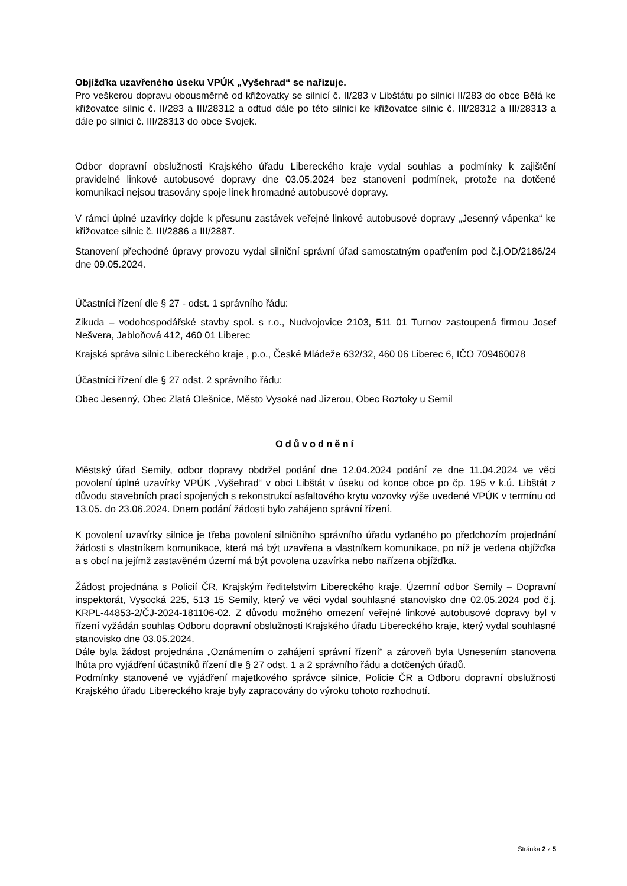Objížďka uzavřeného úseku VPÚK „Vyšehrad“ se nařizuje.
Pro veškerou dopravu obousměrně od křižovatky se silnicí č. II/283 v Libštátu po silnici II/283 do obce Bělá ke křižovatce silnic č. II/283 a III/28312 a odtud dále po této silnici ke křižovatce silnic č. III/28312 a III/28313 a dále po silnici č. III/28313 do obce Svojek.
Odbor dopravní obslužnosti Krajského úřadu Libereckého kraje vydal souhlas a podmínky k zajištění pravidelné linkové autobusové dopravy dne 03.05.2024 bez stanovení podmínek, protože na dotčené komunikaci nejsou trasovány spoje linek hromadné autobusové dopravy.
V rámci úplné uzavírky dojde k přesunu zastávek veřejné linkové autobusové dopravy „Jesenný vápenka“ ke křižovatce silnic č. III/2886 a III/2887.
Stanovení přechodné úpravy provozu vydal silniční správní úřad samostatným opatřením pod č.j.OD/2186/24 dne 09.05.2024.
Účastníci řízení dle § 27 - odst. 1 správního řádu:
Zikuda – vodohospodářské stavby spol. s r.o., Nudvojovice 2103, 511 01 Turnov zastoupená firmou Josef Nešvera, Jabloňová 412, 460 01 Liberec
Krajská správa silnic Libereckého kraje , p.o., České Mládeže 632/32, 460 06 Liberec 6, IČO 709460078
Účastníci řízení dle § 27 odst. 2 správního řádu:
Obec Jesenný, Obec Zlatá Olešnice, Město Vysoké nad Jizerou, Obec Roztoky u Semil
Odůvodnění
Městský úřad Semily, odbor dopravy obdržel podání dne 12.04.2024 podání ze dne 11.04.2024 ve věci povolení úplné uzavírky VPÚK „Vyšehrad“ v obci Libštát v úseku od konce obce po čp. 195 v k.ú. Libštát z důvodu stavebních prací spojených s rekonstrukcí asfaltového krytu vozovky výše uvedené VPÚK v termínu od 13.05. do 23.06.2024. Dnem podání žádosti bylo zahájeno správní řízení.
K povolení uzavírky silnice je třeba povolení silničního správního úřadu vydaného po předchozím projednání žádosti s vlastníkem komunikace, která má být uzavřena a vlastníkem komunikace, po níž je vedena objížďka a s obcí na jejímž zastavěném území má být povolena uzavírka nebo nařízena objížďka.
Žádost projednána s Policií ČR, Krajským ředitelstvím Libereckého kraje, Územní odbor Semily – Dopravní inspektorát, Vysocká 225, 513 15 Semily, který ve věci vydal souhlasné stanovisko dne 02.05.2024 pod č.j. KRPL-44853-2/ČJ-2024-181106-02. Z důvodu možného omezení veřejné linkové autobusové dopravy byl v řízení vyžádán souhlas Odboru dopravní obslužnosti Krajského úřadu Libereckého kraje, který vydal souhlasné stanovisko dne 03.05.2024.
Dále byla žádost projednána „Oznámením o zahájení správní řízení“ a zároveň byla Usnesením stanovena lhůta pro vyjádření účastníků řízení dle § 27 odst. 1 a 2 správního řádu a dotčených úřadů.
Podmínky stanovené ve vyjádření majetkového správce silnice, Policie ČR a Odboru dopravní obslužnosti Krajského úřadu Libereckého kraje byly zapracovány do výroku tohoto rozhodnutí.
Stránka 2 z 5